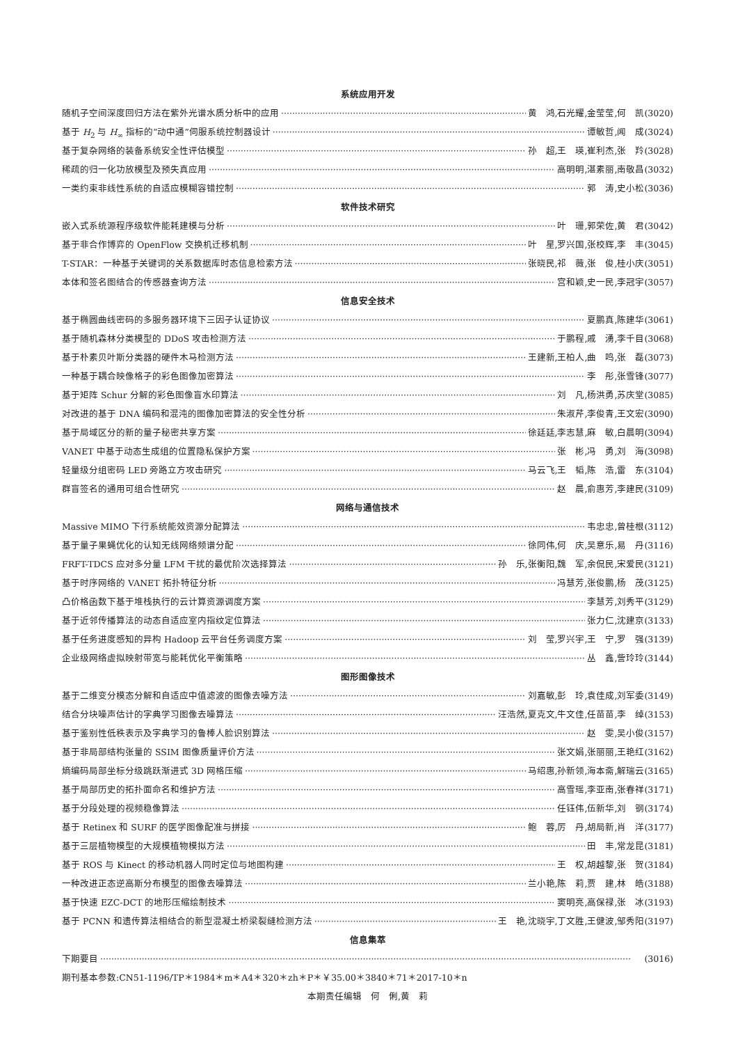系统应用开发
随机子空间深度回归方法在紫外光谱水质分析中的应用 黄　鸿,石光耀,金莹莹,何　凯(3020)
基于 H<sub>2</sub> 与 H<sub>∞</sub> 指标的“动中通”伺服系统控制器设计 谭敏哲,闻　成(3024)
基于复杂网络的装备系统安全性评估模型 孙　超,王　瑛,崔利杰,张　羚(3028)
稀疏的归一化功放模型及预失真应用 高明明,湛素丽,南敬昌(3032)
一类约束非线性系统的自适应模糊容错控制 郭　涛,史小松(3036)
软件技术研究
嵌入式系统源程序级软件能耗建模与分析 叶　珊,郭荣佐,黄　君(3042)
基于非合作博弈的 OpenFlow 交换机迁移机制 叶　星,罗兴国,张校辉,李　丰(3045)
T-STAR：一种基于关键词的关系数据库时态信息检索方法 张晓民,祁　薇,张　俊,桂小庆(3051)
本体和签名图结合的传感器查询方法 宫和颖,史一民,李冠宇(3057)
信息安全技术
基于椭圆曲线密码的多服务器环境下三因子认证协议 夏鹏真,陈建华(3061)
基于随机森林分类模型的 DDoS 攻击检测方法 于鹏程,戚　湧,李千目(3068)
基于朴素贝叶斯分类器的硬件木马检测方法 王建新,王柏人,曲　鸣,张　磊(3073)
一种基于耦合映像格子的彩色图像加密算法 李　彤,张雪锋(3077)
基于矩阵 Schur 分解的彩色图像盲水印算法 刘　凡,杨洪勇,苏庆堂(3085)
对改进的基于 DNA 编码和混沌的图像加密算法的安全性分析 朱淑芹,李俊青,王文宏(3090)
基于局域区分的新的量子秘密共享方案 徐廷廷,李志慧,麻　敏,白晨明(3094)
VANET 中基于动态生成组的位置隐私保护方案 张　彬,冯　勇,刘　海(3098)
轻量级分组密码 LED 旁路立方攻击研究 马云飞,王　韬,陈　浩,雷　东(3104)
群盲签名的通用可组合性研究 赵　晨,俞惠芳,李建民(3109)
网络与通信技术
Massive MIMO 下行系统能效资源分配算法 韦忠忠,曾桂根(3112)
基于量子果蝇优化的认知无线网络频谱分配 徐同伟,何　庆,吴意乐,易　丹(3116)
FRFT-TDCS 应对多分量 LFM 干扰的最优阶次选择算法 孙　乐,张衡阳,魏　军,余侃民,宋爱民(3121)
基于时序网络的 VANET 拓扑特征分析 冯慧芳,张俊鹏,杨　茂(3125)
凸价格函数下基于堆栈执行的云计算资源调度方案 李慧芳,刘秀平(3129)
基于近邻传播算法的动态自适应室内指纹定位算法 张力仁,沈建京(3133)
基于任务进度感知的异构 Hadoop 云平台任务调度方案 刘　莹,罗兴宇,王　宁,罗　强(3139)
企业级网络虚拟映射带宽与能耗优化平衡策略 丛　鑫,訾玲玲(3144)
图形图像技术
基于二维变分模态分解和自适应中值滤波的图像去噪方法 刘嘉敏,彭　玲,袁佳成,刘军委(3149)
结合分块噪声估计的字典学习图像去噪算法 汪浩然,夏克文,牛文佳,任苗苗,李　绰(3153)
基于鉴别性低秩表示及字典学习的鲁棒人脸识别算法 赵　雯,吴小俊(3157)
基于非局部结构张量的 SSIM 图像质量评价方法 张文娟,张丽丽,王艳红(3162)
熵编码局部坐标分级跳跃渐进式 3D 网格压缩 马绍惠,孙新领,海本斋,解瑞云(3165)
基于局部历史的拓扑面命名和维护方法 高雪瑶,李亚南,张春祥(3171)
基于分段处理的视频稳像算法 任钰伟,伍新华,刘　钢(3174)
基于 Retinex 和 SURF 的医学图像配准与拼接 鲍　蓉,厉　丹,胡局新,肖　洋(3177)
基于三层植物模型的大规模植物模拟方法 田　丰,常龙昆(3181)
基于 ROS 与 Kinect 的移动机器人同时定位与地图构建 王　权,胡越黎,张　贺(3184)
一种改进正态逆高斯分布模型的图像去噪算法 兰小艳,陈　莉,贾　建,林　皓(3188)
基于快速 EZC-DCT 的地形压缩绘制技术 窦明亮,高保禄,张　冰(3193)
基于 PCNN 和遗传算法相结合的新型混凝土桥梁裂缝检测方法 王　艳,沈晓宇,丁文胜,王健波,邹秀阳(3197)
信息集萃
下期要目 (3016)
期刊基本参数:CN51-1196/TP＊1984＊m＊A4＊320＊zh＊P＊￥35.00＊3840＊71＊2017-10＊n
本期责任编辑　何　俐,黄　莉